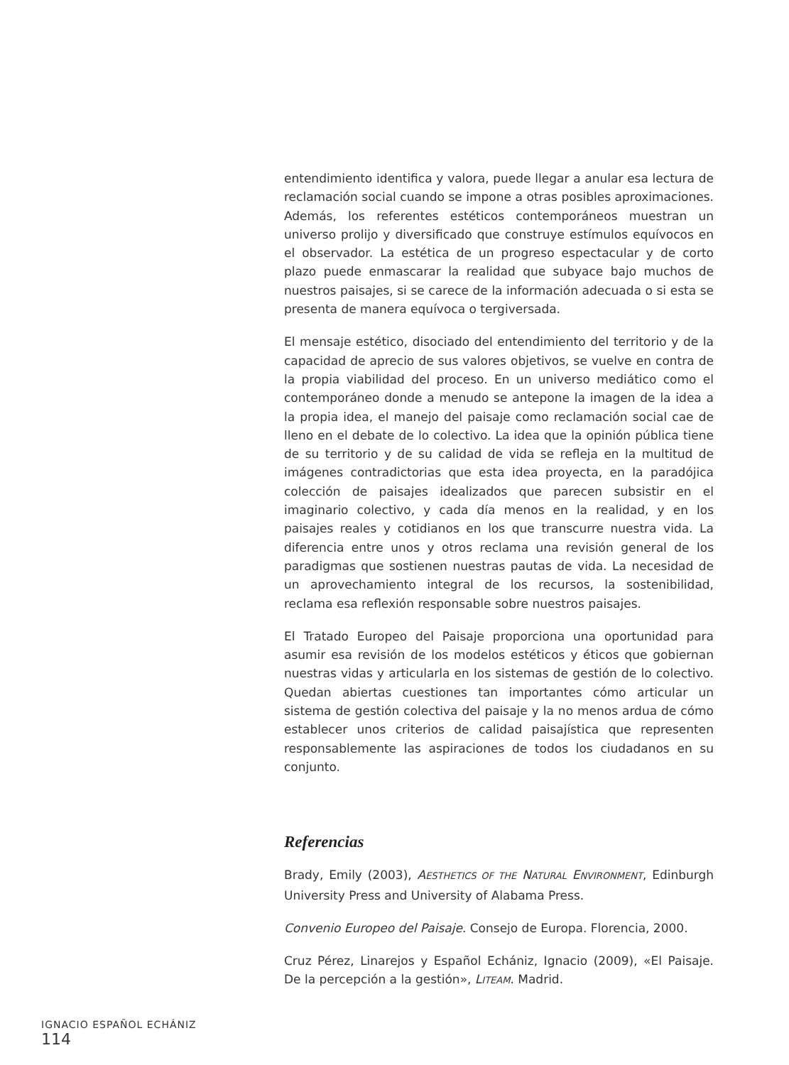entendimiento identifica y valora, puede llegar a anular esa lectura de reclamación social cuando se impone a otras posibles aproximaciones. Además, los referentes estéticos contemporáneos muestran un universo prolijo y diversificado que construye estímulos equívocos en el observador. La estética de un progreso espectacular y de corto plazo puede enmascarar la realidad que subyace bajo muchos de nuestros paisajes, si se carece de la información adecuada o si esta se presenta de manera equívoca o tergiversada.
El mensaje estético, disociado del entendimiento del territorio y de la capacidad de aprecio de sus valores objetivos, se vuelve en contra de la propia viabilidad del proceso. En un universo mediático como el contemporáneo donde a menudo se antepone la imagen de la idea a la propia idea, el manejo del paisaje como reclamación social cae de lleno en el debate de lo colectivo. La idea que la opinión pública tiene de su territorio y de su calidad de vida se refleja en la multitud de imágenes contradictorias que esta idea proyecta, en la paradójica colección de paisajes idealizados que parecen subsistir en el imaginario colectivo, y cada día menos en la realidad, y en los paisajes reales y cotidianos en los que transcurre nuestra vida. La diferencia entre unos y otros reclama una revisión general de los paradigmas que sostienen nuestras pautas de vida. La necesidad de un aprovechamiento integral de los recursos, la sostenibilidad, reclama esa reflexión responsable sobre nuestros paisajes.
El Tratado Europeo del Paisaje proporciona una oportunidad para asumir esa revisión de los modelos estéticos y éticos que gobiernan nuestras vidas y articularla en los sistemas de gestión de lo colectivo. Quedan abiertas cuestiones tan importantes cómo articular un sistema de gestión colectiva del paisaje y la no menos ardua de cómo establecer unos criterios de calidad paisajística que representen responsablemente las aspiraciones de todos los ciudadanos en su conjunto.
Referencias
Brady, Emily (2003), AESTHETICS OF THE NATURAL ENVIRONMENT, Edinburgh University Press and University of Alabama Press.
Convenio Europeo del Paisaje. Consejo de Europa. Florencia, 2000.
Cruz Pérez, Linarejos y Español Echániz, Ignacio (2009), «El Paisaje. De la percepción a la gestión», LITEAM. Madrid.
IGNACIO ESPAÑOL ECHÁNIZ
114